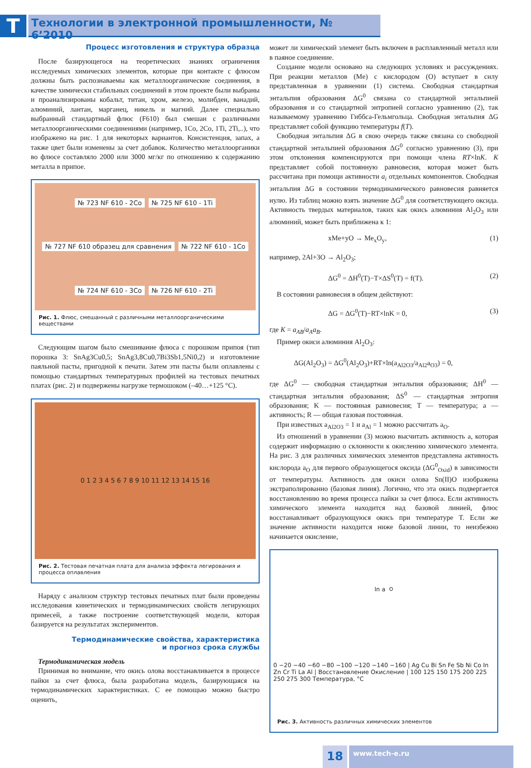T
Технологии в электронной промышленности, № 6’2010
Процесс изготовления и структура образца
После базирующегося на теоретических знаниях ограничения исследуемых химических элементов, которые при контакте с флюсом должны быть распознаваемы как металлоорганические соединения, в качестве химически стабильных соединений в этом проекте были выбраны и проанализированы кобальт, титан, хром, железо, молибден, ванадий, алюминий, лантан, марганец, никель и магний. Далее специально выбранный стандартный флюс (F610) был смешан с различными металлоорганическими соединениями (например, 1Co, 2Co, 1Ti, 2Ti,..), что изображено на рис. 1 для некоторых вариантов. Консистенция, запах, а также цвет были изменены за счет добавок. Количество металлоорганики во флюсе составляло 2000 или 3000 мг/кг по отношению к содержанию металла в припое.
№ 723 NF 610 - 2Co № 725 NF 610 - 1Ti № 727 NF 610 образец для сравнения № 722 NF 610 - 1Co № 724 NF 610 - 3Co № 726 NF 610 - 2Ti
Рис. 1. Флюс, смешанный с различными металлоорганическими веществами
Следующим шагом было смешивание флюса с порошком припоя (тип порошка 3: SnAg3Cu0,5; SnAg3,8Cu0,7Bi3Sb1,5Ni0,2) и изготовление паяльной пасты, пригодной к печати. Затем эти пасты были оплавлены с помощью стандартных температурных профилей на тестовых печатных платах (рис. 2) и подвержены нагрузке термошоком (–40…+125 °C).
0 1 2 3 4 5 6 7 8 9 10 11 12 13 14 15 16
Рис. 2. Тестовая печатная плата для анализа эффекта легирования и процесса оплавления
Наряду с анализом структур тестовых печатных плат были проведены исследования кинетических и термодинамических свойств легирующих примесей, а также построение соответствующей модели, которая базируется на результатах экспериментов.
Термодинамические свойства, характеристика
и прогноз срока службы
Термодинамическая модель
Принимая во внимание, что окись олова восстанавливается в процессе пайки за счет флюса, была разработана модель, базирующаяся на термодинамических характеристиках. С ее помощью можно быстро оценить,
может ли химический элемент быть включен в расплавленный металл или в паяное соединение.
Создание модели основано на следующих условиях и рассуждениях. При реакции металлов (Me) с кислородом (O) вступает в силу представленная в уравнении (1) система. Свободная стандартная энтальпия образования ΔG<sup>0</sup> связана со стандартной энтальпией образования и со стандартной энтропией согласно уравнению (2), так называемому уравнению Гиббса-Гельмгольца. Свободная энтальпия ΔG представляет собой функцию температуры f(T).
Свободная энтальпия ΔG в свою очередь также связана со свободной стандартной энтальпией образования ΔG<sup>0</sup> согласно уравнению (3), при этом отклонения компенсируются при помощи члена RT×lnK. K представляет собой постоянную равновесия, которая может быть рассчитана при помощи активности a<sub>i</sub> отдельных компонентов. Свободная энтальпия ΔG в состоянии термодинамического равновесия равняется нулю. Из таблиц можно взять значение ΔG<sup>0</sup> для соответствующего оксида. Активность твердых материалов, таких как окись алюминия Al<sub>2</sub>O<sub>3</sub> или алюминий, может быть приближена к 1:
xMe+yO → Me<sub>x</sub>O<sub>y</sub>, (1)
например, 2Al+3O → Al<sub>2</sub>O<sub>3</sub>;
ΔG<sup>0</sup> = ΔH<sup>0</sup>(T)−T×ΔS<sup>0</sup>(T) = f(T). (2)
В состоянии равновесия в общем действуют:
ΔG = ΔG<sup>0</sup>(T)−RT×lnK = 0, (3)
где K = a<sub>AB</sub>/a<sub>A</sub>a<sub>B</sub>.
Пример окиси алюминия Al<sub>2</sub>O<sub>3</sub>:
ΔG(Al<sub>2</sub>O<sub>3</sub>) = ΔG<sup>0</sup>(Al<sub>2</sub>O<sub>3</sub>)+RT×ln(a<sub>Al2O3</sub>/a<sub>Al2</sub>a<sub>O3</sub>) = 0,
где ΔG<sup>0</sup> — свободная стандартная энтальпия образования; ΔH<sup>0</sup> — стандартная энтальпия образования; ΔS<sup>0</sup> — стандартная энтропия образования; K — постоянная равновесия; T — температура; a — активность; R — общая газовая постоянная.
При известных a<sub>Al2O3</sub> = 1 и a<sub>Al</sub> = 1 можно рассчитать a<sub>O</sub>.
Из отношений в уравнении (3) можно высчитать активность a, которая содержит информацию о склонности к окислению химического элемента. На рис. 3 для различных химических элементов представлена активность кислорода a<sub>O</sub> для первого образующегося оксида (ΔG<sup>0</sup><sub>Oxid</sub>) в зависимости от температуры. Активность для окиси олова Sn(II)O изображена экстраполированно (базовая линия). Логично, что эта окись подвергается восстановлению во время процесса пайки за счет флюса. Если активность химического элемента находится над базовой линией, флюс восстанавливает образующуюся окись при температуре T. Если же значение активности находится ниже базовой линии, то неизбежно начинается окисление,
ln a<sub>O</sub> 0 −20 −40 −60 −80 −100 −120 −140 −160 | Ag Cu Bi Sn Fe Sb Ni Co In Zn Cr Ti La Al | Восстановление Окисление | 100 125 150 175 200 225 250 275 300 Температура, °C
Рис. 3. Активность различных химических элементов
18
www.tech-e.ru